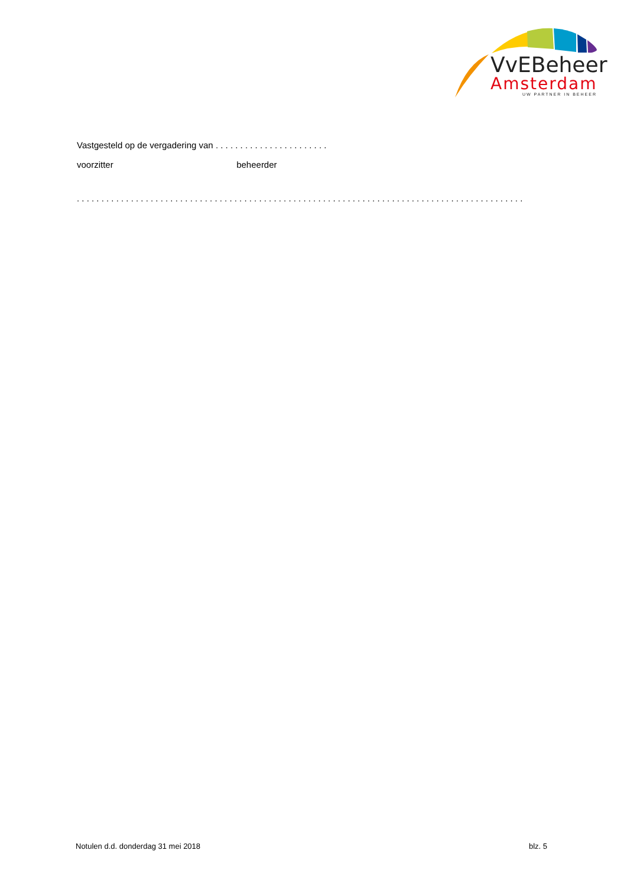VvEBeheer
Amsterdam
UW PARTNER IN BEHEER
Vastgesteld op de vergadering van . . . . . . . . . . . . . . . . . . . . . . .
voorzitter beheerder
. . . . . . . . . . . . . . . . . . . . . . . . . . . . . . . . . . . . . . . . . . . . . . . . . . . . . . . . . . . . . . . . . . . . . . . . . . . . . . . . . . . . . . . . . . .
Notulen d.d. donderdag 31 mei 2018 blz. 5